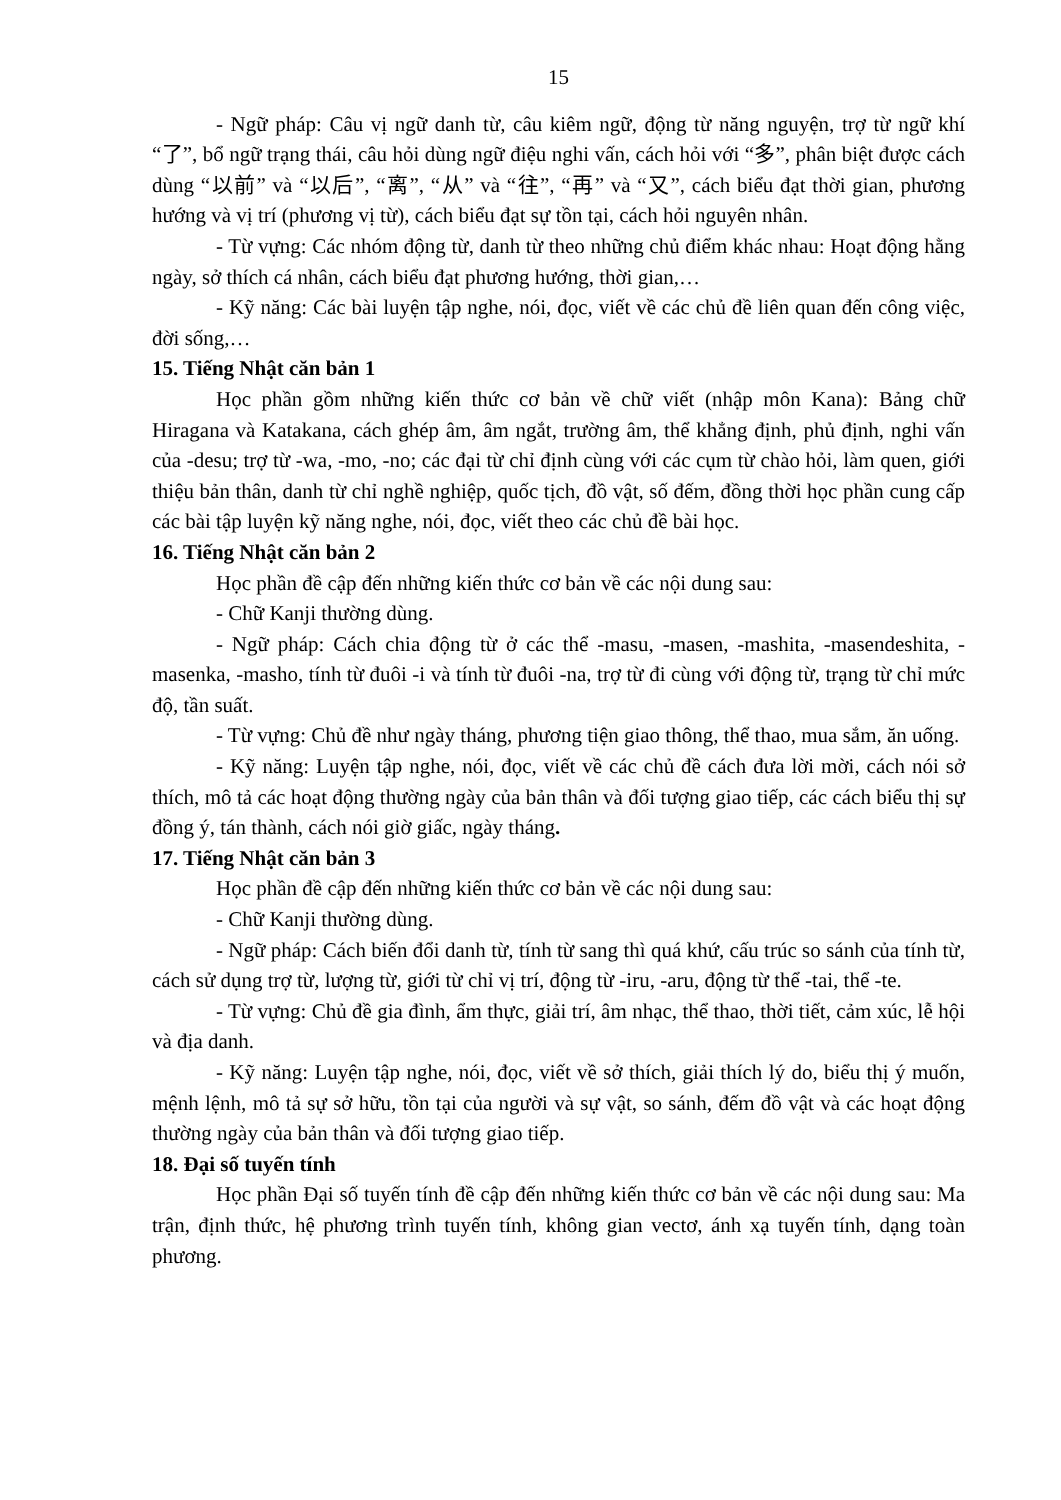15
- Ngữ pháp: Câu vị ngữ danh từ, câu kiêm ngữ, động từ năng nguyện, trợ từ ngữ khí “了”, bổ ngữ trạng thái, câu hỏi dùng ngữ điệu nghi vấn, cách hỏi với “多”, phân biệt được cách dùng “以前” và “以后”, “离”, “从” và “往”, “再” và “又”, cách biểu đạt thời gian, phương hướng và vị trí (phương vị từ), cách biểu đạt sự tồn tại, cách hỏi nguyên nhân.
- Từ vựng: Các nhóm động từ, danh từ theo những chủ điểm khác nhau: Hoạt động hằng ngày, sở thích cá nhân, cách biểu đạt phương hướng, thời gian,…
- Kỹ năng: Các bài luyện tập nghe, nói, đọc, viết về các chủ đề liên quan đến công việc, đời sống,…
15. Tiếng Nhật căn bản 1
Học phần gồm những kiến thức cơ bản về chữ viết (nhập môn Kana): Bảng chữ Hiragana và Katakana, cách ghép âm, âm ngắt, trường âm, thể khẳng định, phủ định, nghi vấn của -desu; trợ từ -wa, -mo, -no; các đại từ chỉ định cùng với các cụm từ chào hỏi, làm quen, giới thiệu bản thân, danh từ chỉ nghề nghiệp, quốc tịch, đồ vật, số đếm, đồng thời học phần cung cấp các bài tập luyện kỹ năng nghe, nói, đọc, viết theo các chủ đề bài học.
16. Tiếng Nhật căn bản 2
Học phần đề cập đến những kiến thức cơ bản về các nội dung sau:
- Chữ Kanji thường dùng.
- Ngữ pháp: Cách chia động từ ở các thể -masu, -masen, -mashita, -masendeshita, -masenka, -masho, tính từ đuôi -i và tính từ đuôi -na, trợ từ đi cùng với động từ, trạng từ chỉ mức độ, tần suất.
- Từ vựng: Chủ đề như ngày tháng, phương tiện giao thông, thể thao, mua sắm, ăn uống.
- Kỹ năng: Luyện tập nghe, nói, đọc, viết về các chủ đề cách đưa lời mời, cách nói sở thích, mô tả các hoạt động thường ngày của bản thân và đối tượng giao tiếp, các cách biểu thị sự đồng ý, tán thành, cách nói giờ giấc, ngày tháng.
17. Tiếng Nhật căn bản 3
Học phần đề cập đến những kiến thức cơ bản về các nội dung sau:
- Chữ Kanji thường dùng.
- Ngữ pháp: Cách biến đổi danh từ, tính từ sang thì quá khứ, cấu trúc so sánh của tính từ, cách sử dụng trợ từ, lượng từ, giới từ chỉ vị trí, động từ -iru, -aru, động từ thể -tai, thể -te.
- Từ vựng: Chủ đề gia đình, ẩm thực, giải trí, âm nhạc, thể thao, thời tiết, cảm xúc, lễ hội và địa danh.
- Kỹ năng: Luyện tập nghe, nói, đọc, viết về sở thích, giải thích lý do, biểu thị ý muốn, mệnh lệnh, mô tả sự sở hữu, tồn tại của người và sự vật, so sánh, đếm đồ vật và các hoạt động thường ngày của bản thân và đối tượng giao tiếp.
18. Đại số tuyến tính
Học phần Đại số tuyến tính đề cập đến những kiến thức cơ bản về các nội dung sau: Ma trận, định thức, hệ phương trình tuyến tính, không gian vectơ, ánh xạ tuyến tính, dạng toàn phương.